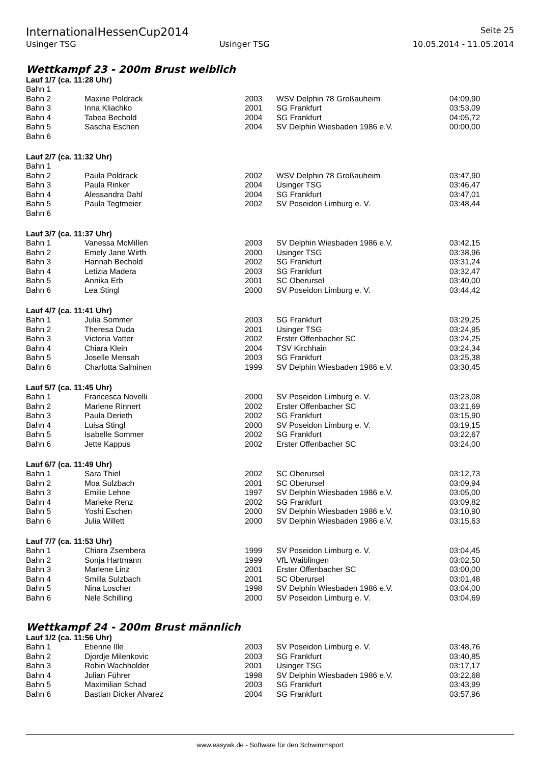InternationalHessenCup2014 Seite 25
Usinger TSG Usinger TSG 10.05.2014 - 11.05.2014
Wettkampf 23 - 200m Brust weiblich
Lauf 1/7 (ca. 11:28 Uhr)
| Bahn 1 | | | | |
| Bahn 2 | Maxine Poldrack | 2003 | WSV Delphin 78 Großauheim | 04:09,90 |
| Bahn 3 | Inna Kliachko | 2001 | SG Frankfurt | 03:53,09 |
| Bahn 4 | Tabea Bechold | 2004 | SG Frankfurt | 04:05,72 |
| Bahn 5 | Sascha Eschen | 2004 | SV Delphin Wiesbaden 1986 e.V. | 00:00,00 |
| Bahn 6 | | | | |
Lauf 2/7 (ca. 11:32 Uhr)
| Bahn 1 | | | | |
| Bahn 2 | Paula Poldrack | 2002 | WSV Delphin 78 Großauheim | 03:47,90 |
| Bahn 3 | Paula Rinker | 2004 | Usinger TSG | 03:46,47 |
| Bahn 4 | Alessandra Dahl | 2004 | SG Frankfurt | 03:47,01 |
| Bahn 5 | Paula Tegtmeier | 2002 | SV Poseidon Limburg e. V. | 03:48,44 |
| Bahn 6 | | | | |
Lauf 3/7 (ca. 11:37 Uhr)
| Bahn 1 | Vanessa McMillen | 2003 | SV Delphin Wiesbaden 1986 e.V. | 03:42,15 |
| Bahn 2 | Emely Jane Wirth | 2000 | Usinger TSG | 03:38,96 |
| Bahn 3 | Hannah Bechold | 2002 | SG Frankfurt | 03:31,24 |
| Bahn 4 | Letizia Madera | 2003 | SG Frankfurt | 03:32,47 |
| Bahn 5 | Annika Erb | 2001 | SC Oberursel | 03:40,00 |
| Bahn 6 | Lea Stingl | 2000 | SV Poseidon Limburg e. V. | 03:44,42 |
Lauf 4/7 (ca. 11:41 Uhr)
| Bahn 1 | Julia Sommer | 2003 | SG Frankfurt | 03:29,25 |
| Bahn 2 | Theresa Duda | 2001 | Usinger TSG | 03:24,95 |
| Bahn 3 | Victoria Vatter | 2002 | Erster Offenbacher SC | 03:24,25 |
| Bahn 4 | Chiara Klein | 2004 | TSV Kirchhain | 03:24,34 |
| Bahn 5 | Joselle Mensah | 2003 | SG Frankfurt | 03:25,38 |
| Bahn 6 | Charlotta Salminen | 1999 | SV Delphin Wiesbaden 1986 e.V. | 03:30,45 |
Lauf 5/7 (ca. 11:45 Uhr)
| Bahn 1 | Francesca Novelli | 2000 | SV Poseidon Limburg e. V. | 03:23,08 |
| Bahn 2 | Marlene Rinnert | 2002 | Erster Offenbacher SC | 03:21,69 |
| Bahn 3 | Paula Derieth | 2002 | SG Frankfurt | 03:15,90 |
| Bahn 4 | Luisa Stingl | 2000 | SV Poseidon Limburg e. V. | 03:19,15 |
| Bahn 5 | Isabelle Sommer | 2002 | SG Frankfurt | 03:22,67 |
| Bahn 6 | Jette Kappus | 2002 | Erster Offenbacher SC | 03:24,00 |
Lauf 6/7 (ca. 11:49 Uhr)
| Bahn 1 | Sara Thiel | 2002 | SC Oberursel | 03:12,73 |
| Bahn 2 | Moa Sulzbach | 2001 | SC Oberursel | 03:09,94 |
| Bahn 3 | Emilie Lehne | 1997 | SV Delphin Wiesbaden 1986 e.V. | 03:05,00 |
| Bahn 4 | Marieke Renz | 2002 | SG Frankfurt | 03:09,82 |
| Bahn 5 | Yoshi Eschen | 2000 | SV Delphin Wiesbaden 1986 e.V. | 03:10,90 |
| Bahn 6 | Julia Willett | 2000 | SV Delphin Wiesbaden 1986 e.V. | 03:15,63 |
Lauf 7/7 (ca. 11:53 Uhr)
| Bahn 1 | Chiara Zsembera | 1999 | SV Poseidon Limburg e. V. | 03:04,45 |
| Bahn 2 | Sonja Hartmann | 1999 | VfL Waiblingen | 03:02,50 |
| Bahn 3 | Marlene Linz | 2001 | Erster Offenbacher SC | 03:00,00 |
| Bahn 4 | Smilla Sulzbach | 2001 | SC Oberursel | 03:01,48 |
| Bahn 5 | Nina Loscher | 1998 | SV Delphin Wiesbaden 1986 e.V. | 03:04,00 |
| Bahn 6 | Nele Schilling | 2000 | SV Poseidon Limburg e. V. | 03:04,69 |
Wettkampf 24 - 200m Brust männlich
Lauf 1/2 (ca. 11:56 Uhr)
| Bahn 1 | Etienne Ille | 2003 | SV Poseidon Limburg e. V. | 03:48,76 |
| Bahn 2 | Djordje Milenkovic | 2003 | SG Frankfurt | 03:40,85 |
| Bahn 3 | Robin Wachholder | 2001 | Usinger TSG | 03:17,17 |
| Bahn 4 | Julian Führer | 1998 | SV Delphin Wiesbaden 1986 e.V. | 03:22,68 |
| Bahn 5 | Maximilian Schad | 2003 | SG Frankfurt | 03:43,99 |
| Bahn 6 | Bastian Dicker Alvarez | 2004 | SG Frankfurt | 03:57,96 |
www.easywk.de - Software für den Schwimmsport